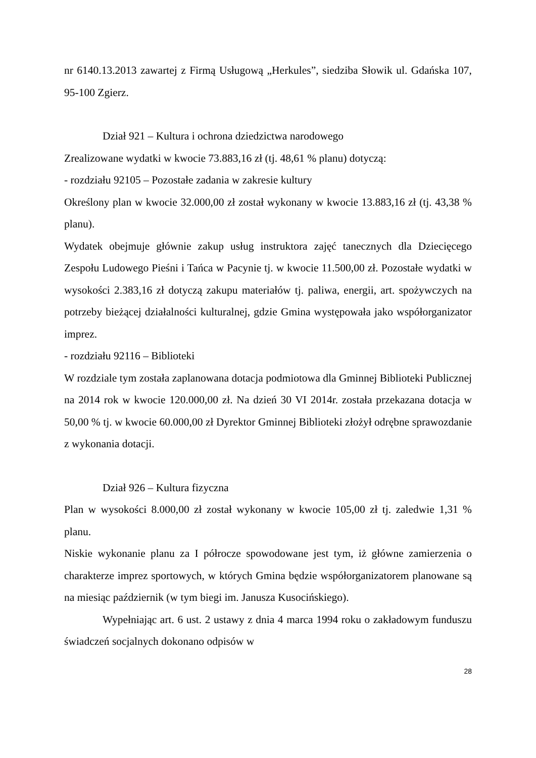nr 6140.13.2013 zawartej z Firmą Usługową „Herkules”, siedziba Słowik ul. Gdańska 107, 95-100 Zgierz.
Dział 921 – Kultura i ochrona dziedzictwa narodowego
Zrealizowane wydatki w kwocie 73.883,16 zł (tj. 48,61 % planu) dotyczą:
- rozdziału 92105 – Pozostałe zadania w zakresie kultury
Określony plan w kwocie 32.000,00 zł został wykonany w kwocie 13.883,16 zł (tj. 43,38 % planu).
Wydatek obejmuje głównie zakup usług instruktora zajęć tanecznych dla Dziecięcego Zespołu Ludowego Pieśni i Tańca w Pacynie tj. w kwocie 11.500,00 zł. Pozostałe wydatki w wysokości 2.383,16 zł dotyczą zakupu materiałów tj. paliwa, energii, art. spożywczych na potrzeby bieżącej działalności kulturalnej, gdzie Gmina występowała jako współorganizator imprez.
- rozdziału 92116 – Biblioteki
W rozdziale tym została zaplanowana dotacja podmiotowa dla Gminnej Biblioteki Publicznej na 2014 rok w kwocie 120.000,00 zł. Na dzień 30 VI 2014r. została przekazana dotacja w 50,00 % tj. w kwocie 60.000,00 zł Dyrektor Gminnej Biblioteki złożył odrębne sprawozdanie z wykonania dotacji.
Dział 926 – Kultura fizyczna
Plan w wysokości 8.000,00 zł został wykonany w kwocie 105,00 zł tj. zaledwie 1,31 % planu.
Niskie wykonanie planu za I półrocze spowodowane jest tym, iż główne zamierzenia o charakterze imprez sportowych, w których Gmina będzie współorganizatorem planowane są na miesiąc październik (w tym biegi im. Janusza Kusocińskiego).
Wypełniając art. 6 ust. 2 ustawy z dnia 4 marca 1994 roku o zakładowym funduszu świadczeń socjalnych dokonano odpisów w
28